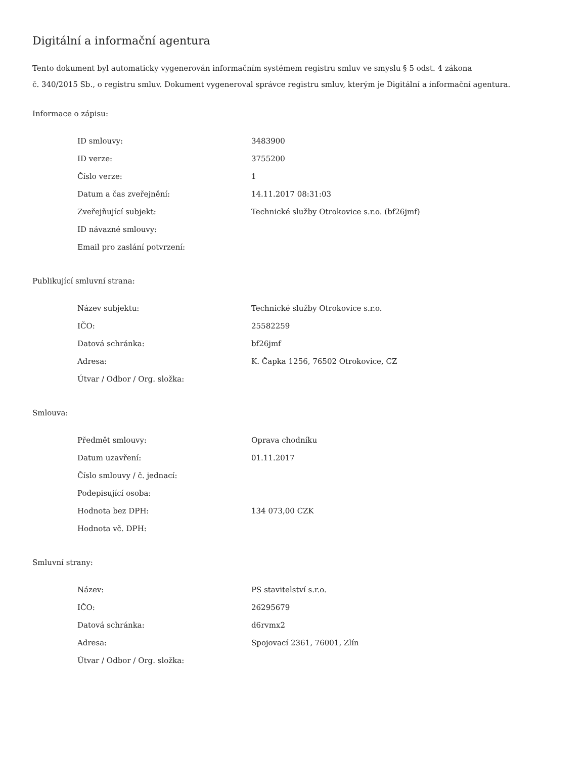Digitální a informační agentura
Tento dokument byl automaticky vygenerován informačním systémem registru smluv ve smyslu § 5 odst. 4 zákona
č. 340/2015 Sb., o registru smluv. Dokument vygeneroval správce registru smluv, kterým je Digitální a informační agentura.
Informace o zápisu:
| ID smlouvy: | 3483900 |
| ID verze: | 3755200 |
| Číslo verze: | 1 |
| Datum a čas zveřejnění: | 14.11.2017 08:31:03 |
| Zveřejňující subjekt: | Technické služby Otrokovice s.r.o. (bf26jmf) |
| ID návazné smlouvy: | |
| Email pro zaslání potvrzení: | |
Publikující smluvní strana:
| Název subjektu: | Technické služby Otrokovice s.r.o. |
| IČO: | 25582259 |
| Datová schránka: | bf26jmf |
| Adresa: | K. Čapka 1256, 76502 Otrokovice, CZ |
| Útvar / Odbor / Org. složka: | |
Smlouva:
| Předmět smlouvy: | Oprava chodníku |
| Datum uzavření: | 01.11.2017 |
| Číslo smlouvy / č. jednací: | |
| Podepisující osoba: | |
| Hodnota bez DPH: | 134 073,00 CZK |
| Hodnota vč. DPH: | |
Smluvní strany:
| Název: | PS stavitelství s.r.o. |
| IČO: | 26295679 |
| Datová schránka: | d6rvmx2 |
| Adresa: | Spojovací 2361, 76001, Zlín |
| Útvar / Odbor / Org. složka: | |